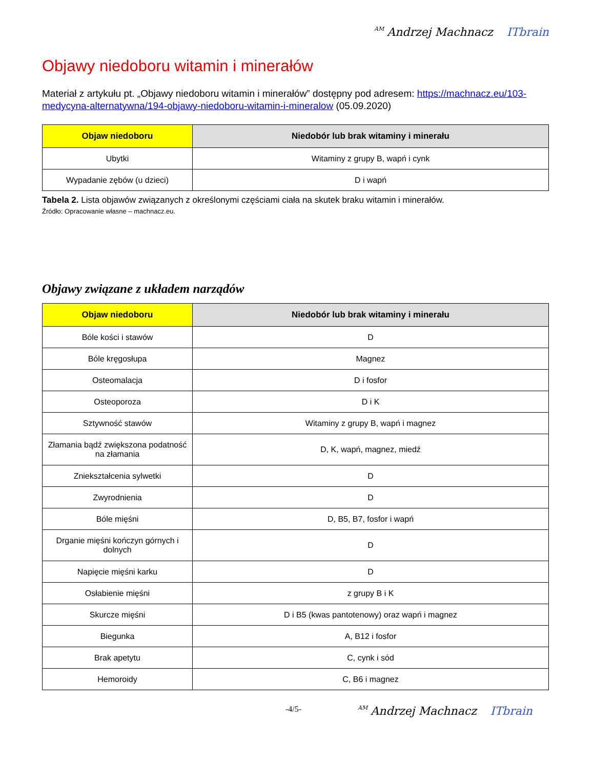AM Andrzej Machnacz ITbrain
Objawy niedoboru witamin i minerałów
Materiał z artykułu pt. „Objawy niedoboru witamin i minerałów” dostępny pod adresem: https://machnacz.eu/103-medycyna-alternatywna/194-objawy-niedoboru-witamin-i-mineralow (05.09.2020)
| Objaw niedoboru | Niedobór lub brak witaminy i minerału |
| --- | --- |
| Ubytki | Witaminy z grupy B, wapń i cynk |
| Wypadanie zębów (u dzieci) | D i wapń |
Tabela 2. Lista objawów związanych z określonymi częściami ciała na skutek braku witamin i minerałów.
Źródło: Opracowanie własne – machnacz.eu.
Objawy związane z układem narządów
| Objaw niedoboru | Niedobór lub brak witaminy i minerału |
| --- | --- |
| Bóle kości i stawów | D |
| Bóle kręgosłupa | Magnez |
| Osteomalacja | D i fosfor |
| Osteoporoza | D i K |
| Sztywność stawów | Witaminy z grupy B, wapń i magnez |
| Złamania bądź zwiększona podatność na złamania | D, K, wapń, magnez, miedź |
| Zniekształcenia sylwetki | D |
| Zwyrodnienia | D |
| Bóle mięśni | D, B5, B7, fosfor i wapń |
| Drganie mięśni kończyn górnych i dolnych | D |
| Napięcie mięśni karku | D |
| Osłabienie mięśni | z grupy B i K |
| Skurcze mięśni | D i B5 (kwas pantotenowy) oraz wapń i magnez |
| Biegunka | A, B12 i fosfor |
| Brak apetytu | C, cynk i sód |
| Hemoroidy | C, B6 i magnez |
-4/5-
AM Andrzej Machnacz ITbrain